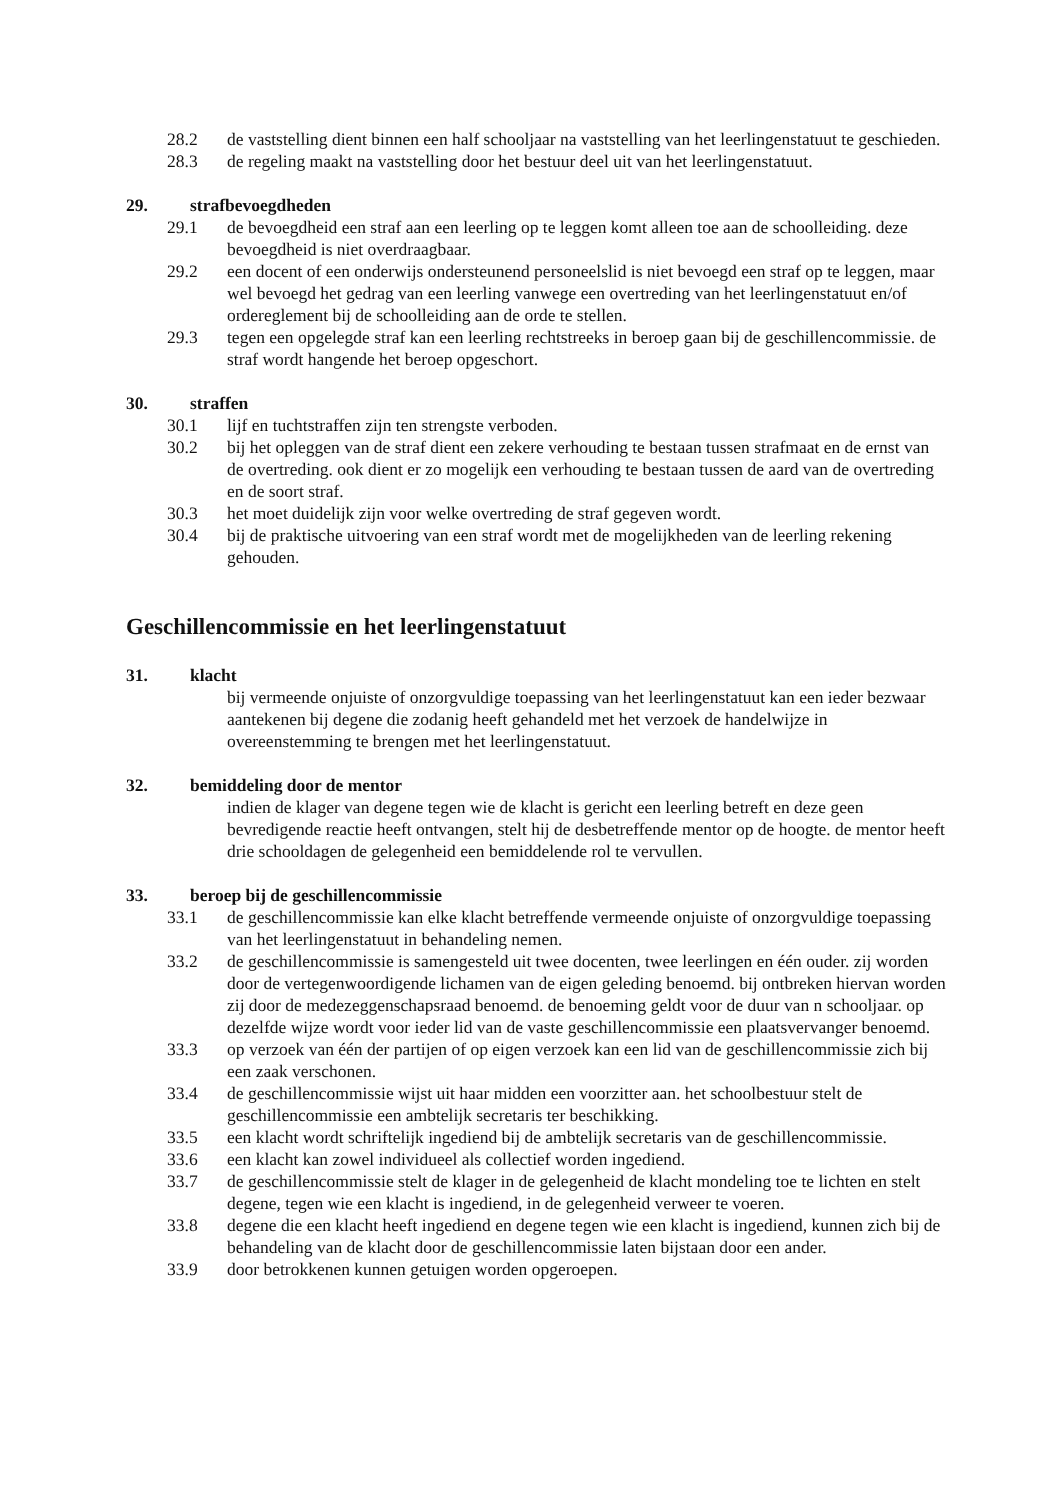28.2 de vaststelling dient binnen een half schooljaar na vaststelling van het leerlingenstatuut te geschieden.
28.3 de regeling maakt na vaststelling door het bestuur deel uit van het leerlingenstatuut.
29. strafbevoegdheden
29.1 de bevoegdheid een straf aan een leerling op te leggen komt alleen toe aan de schoolleiding. deze bevoegdheid is niet overdraagbaar.
29.2 een docent of een onderwijs ondersteunend personeelslid is niet bevoegd een straf op te leggen, maar wel bevoegd het gedrag van een leerling vanwege een overtreding van het leerlingenstatuut en/of ordereglement bij de schoolleiding aan de orde te stellen.
29.3 tegen een opgelegde straf kan een leerling rechtstreeks in beroep gaan bij de geschillencommissie. de straf wordt hangende het beroep opgeschort.
30. straffen
30.1 lijf en tuchtstraffen zijn ten strengste verboden.
30.2 bij het opleggen van de straf dient een zekere verhouding te bestaan tussen strafmaat en de ernst van de overtreding. ook dient er zo mogelijk een verhouding te bestaan tussen de aard van de overtreding en de soort straf.
30.3 het moet duidelijk zijn voor welke overtreding de straf gegeven wordt.
30.4 bij de praktische uitvoering van een straf wordt met de mogelijkheden van de leerling rekening gehouden.
Geschillencommissie en het leerlingenstatuut
31. klacht
bij vermeende onjuiste of onzorgvuldige toepassing van het leerlingenstatuut kan een ieder bezwaar aantekenen bij degene die zodanig heeft gehandeld met het verzoek de handelwijze in overeenstemming te brengen met het leerlingenstatuut.
32. bemiddeling door de mentor
indien de klager van degene tegen wie de klacht is gericht een leerling betreft en deze geen bevredigende reactie heeft ontvangen, stelt hij de desbetreffende mentor op de hoogte. de mentor heeft drie schooldagen de gelegenheid een bemiddelende rol te vervullen.
33. beroep bij de geschillencommissie
33.1 de geschillencommissie kan elke klacht betreffende vermeende onjuiste of onzorgvuldige toepassing van het leerlingenstatuut in behandeling nemen.
33.2 de geschillencommissie is samengesteld uit twee docenten, twee leerlingen en één ouder. zij worden door de vertegenwoordigende lichamen van de eigen geleding benoemd. bij ontbreken hiervan worden zij door de medezeggenschapsraad benoemd. de benoeming geldt voor de duur van n schooljaar. op dezelfde wijze wordt voor ieder lid van de vaste geschillencommissie een plaatsvervanger benoemd.
33.3 op verzoek van één der partijen of op eigen verzoek kan een lid van de geschillencommissie zich bij een zaak verschonen.
33.4 de geschillencommissie wijst uit haar midden een voorzitter aan. het schoolbestuur stelt de geschillencommissie een ambtelijk secretaris ter beschikking.
33.5 een klacht wordt schriftelijk ingediend bij de ambtelijk secretaris van de geschillencommissie.
33.6 een klacht kan zowel individueel als collectief worden ingediend.
33.7 de geschillencommissie stelt de klager in de gelegenheid de klacht mondeling toe te lichten en stelt degene, tegen wie een klacht is ingediend, in de gelegenheid verweer te voeren.
33.8 degene die een klacht heeft ingediend en degene tegen wie een klacht is ingediend, kunnen zich bij de behandeling van de klacht door de geschillencommissie laten bijstaan door een ander.
33.9 door betrokkenen kunnen getuigen worden opgeroepen.